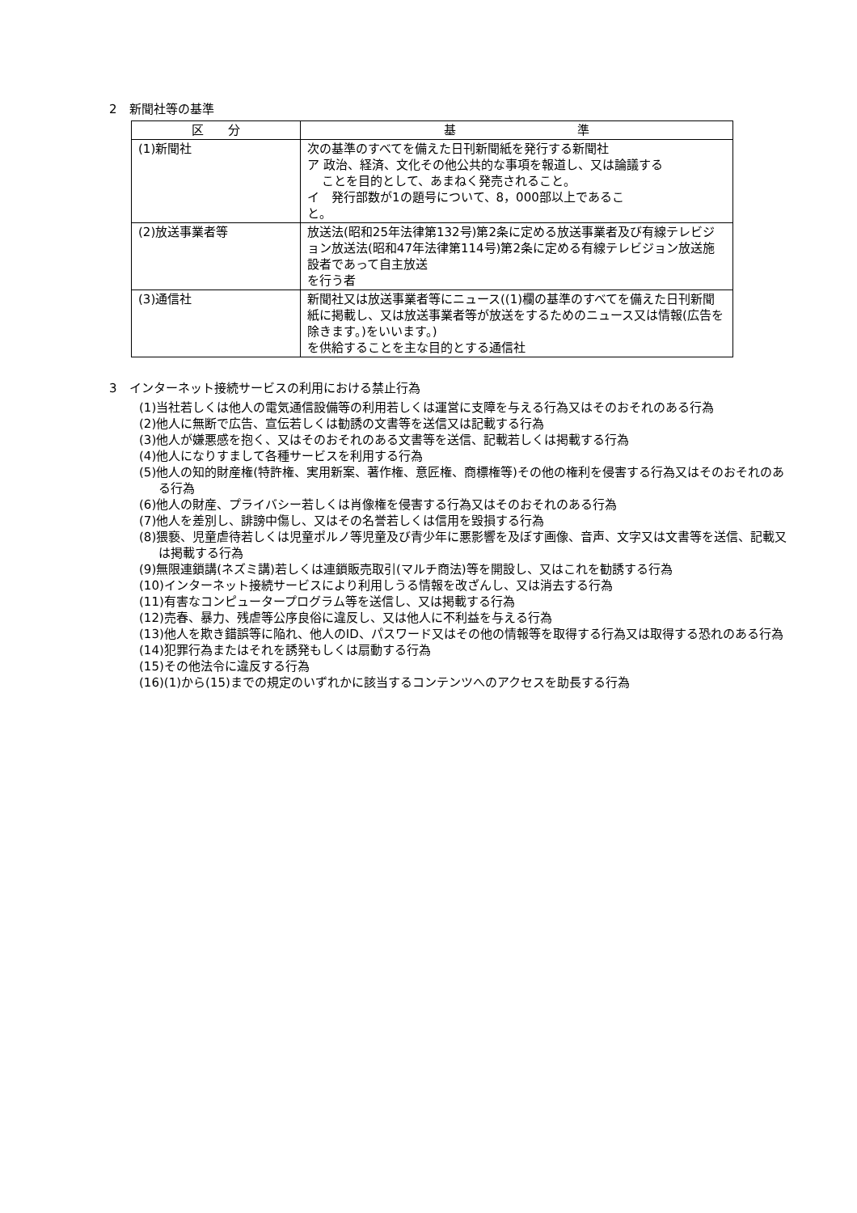2　新聞社等の基準
| 区 分 | 基 準 |
| --- | --- |
| (1)新聞社 | 次の基準のすべてを備えた日刊新聞紙を発行する新聞社 ア 政治、経済、文化その他公共的な事項を報道し、又は論議する ことを目的として、あまねく発売されること。 イ 発行部数が1の題号について、8，000部以上であるこ と。 |
| (2)放送事業者等 | 放送法(昭和25年法律第132号)第2条に定める放送事業者及び有線テレビジョン放送法(昭和47年法律第114号)第2条に定める有線テレビジョン放送施設者であって自主放送 を行う者 |
| (3)通信社 | 新聞社又は放送事業者等にニュース((1)欄の基準のすべてを備えた日刊新聞紙に掲載し、又は放送事業者等が放送をするためのニュース又は情報(広告を除きます。)をいいます。) を供給することを主な目的とする通信社 |
3　インターネット接続サービスの利用における禁止行為
(1)当社若しくは他人の電気通信設備等の利用若しくは運営に支障を与える行為又はそのおそれのある行為
(2)他人に無断で広告、宣伝若しくは勧誘の文書等を送信又は記載する行為
(3)他人が嫌悪感を抱く、又はそのおそれのある文書等を送信、記載若しくは掲載する行為
(4)他人になりすまして各種サービスを利用する行為
(5)他人の知的財産権(特許権、実用新案、著作権、意匠権、商標権等)その他の権利を侵害する行為又はそのおそれのある行為
(6)他人の財産、プライバシー若しくは肖像権を侵害する行為又はそのおそれのある行為
(7)他人を差別し、誹謗中傷し、又はその名誉若しくは信用を毀損する行為
(8)猥褻、児童虐待若しくは児童ポルノ等児童及び青少年に悪影響を及ぼす画像、音声、文字又は文書等を送信、記載又は掲載する行為
(9)無限連鎖講(ネズミ講)若しくは連鎖販売取引(マルチ商法)等を開設し、又はこれを勧誘する行為
(10)インターネット接続サービスにより利用しうる情報を改ざんし、又は消去する行為
(11)有害なコンピュータープログラム等を送信し、又は掲載する行為
(12)売春、暴力、残虐等公序良俗に違反し、又は他人に不利益を与える行為
(13)他人を欺き錯誤等に陥れ、他人のID、パスワード又はその他の情報等を取得する行為又は取得する恐れのある行為
(14)犯罪行為またはそれを誘発もしくは扇動する行為
(15)その他法令に違反する行為
(16)(1)から(15)までの規定のいずれかに該当するコンテンツへのアクセスを助長する行為